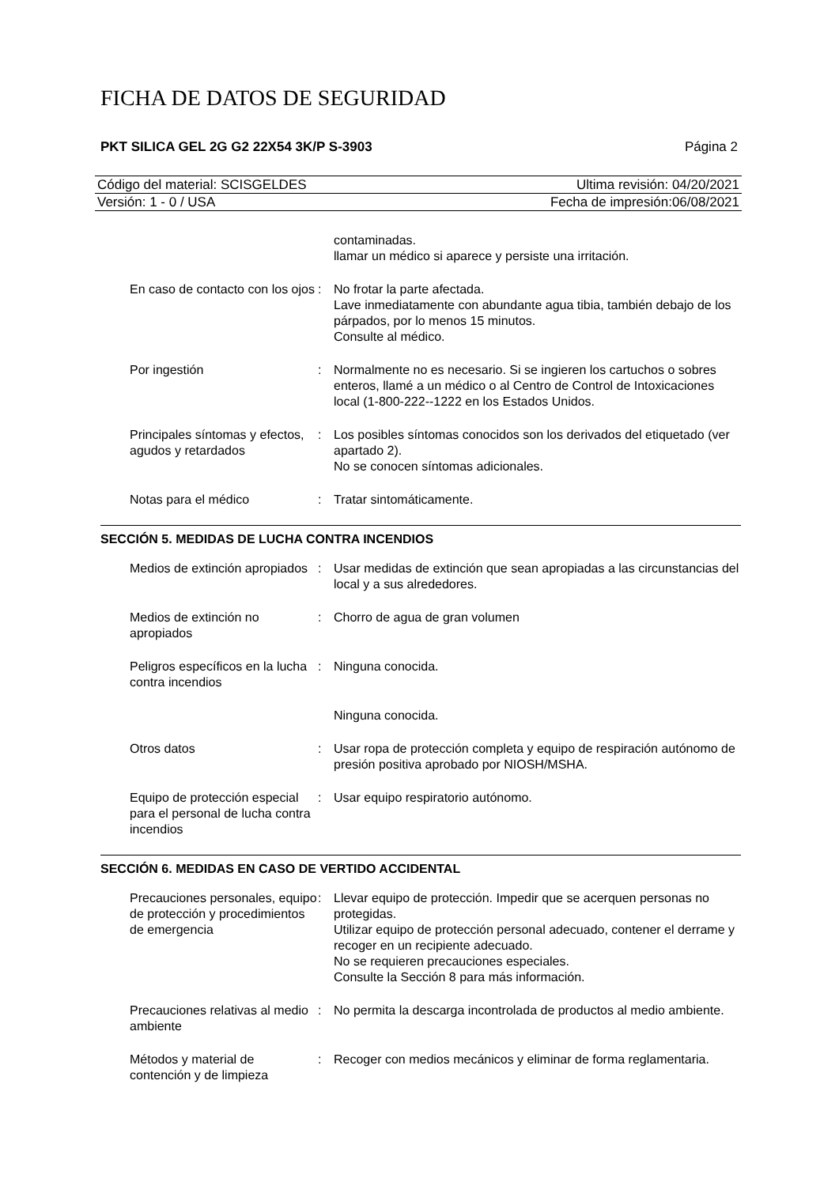FICHA DE DATOS DE SEGURIDAD
PKT SILICA GEL 2G G2 22X54 3K/P S-3903 Página 2
Código del material: SCISGELDES Ultima revisión: 04/20/2021
Versión: 1 - 0 / USA Fecha de impresión:06/08/2021
| | | contaminadas. llamar un médico si aparece y persiste una irritación. |
| En caso de contacto con los ojos | : | No frotar la parte afectada. Lave inmediatamente con abundante agua tibia, también debajo de los párpados, por lo menos 15 minutos. Consulte al médico. |
| Por ingestión | : | Normalmente no es necesario. Si se ingieren los cartuchos o sobres enteros, llamé a un médico o al Centro de Control de Intoxicaciones local (1-800-222--1222 en los Estados Unidos. |
| Principales síntomas y efectos, agudos y retardados | : | Los posibles síntomas conocidos son los derivados del etiquetado (ver apartado 2). No se conocen síntomas adicionales. |
| Notas para el médico | : | Tratar sintomáticamente. |
SECCIÓN 5. MEDIDAS DE LUCHA CONTRA INCENDIOS
| Medios de extinción apropiados | : | Usar medidas de extinción que sean apropiadas a las circunstancias del local y a sus alrededores. |
| Medios de extinción no apropiados | : | Chorro de agua de gran volumen |
| Peligros específicos en la lucha contra incendios | : | Ninguna conocida. |
| | | Ninguna conocida. |
| Otros datos | : | Usar ropa de protección completa y equipo de respiración autónomo de presión positiva aprobado por NIOSH/MSHA. |
| Equipo de protección especial para el personal de lucha contra incendios | : | Usar equipo respiratorio autónomo. |
SECCIÓN 6. MEDIDAS EN CASO DE VERTIDO ACCIDENTAL
| Precauciones personales, equipo de protección y procedimientos de emergencia | : | Llevar equipo de protección. Impedir que se acerquen personas no protegidas. Utilizar equipo de protección personal adecuado, contener el derrame y recoger en un recipiente adecuado. No se requieren precauciones especiales. Consulte la Sección 8 para más información. |
| Precauciones relativas al medio ambiente | : | No permita la descarga incontrolada de productos al medio ambiente. |
| Métodos y material de contención y de limpieza | : | Recoger con medios mecánicos y eliminar de forma reglamentaria. |